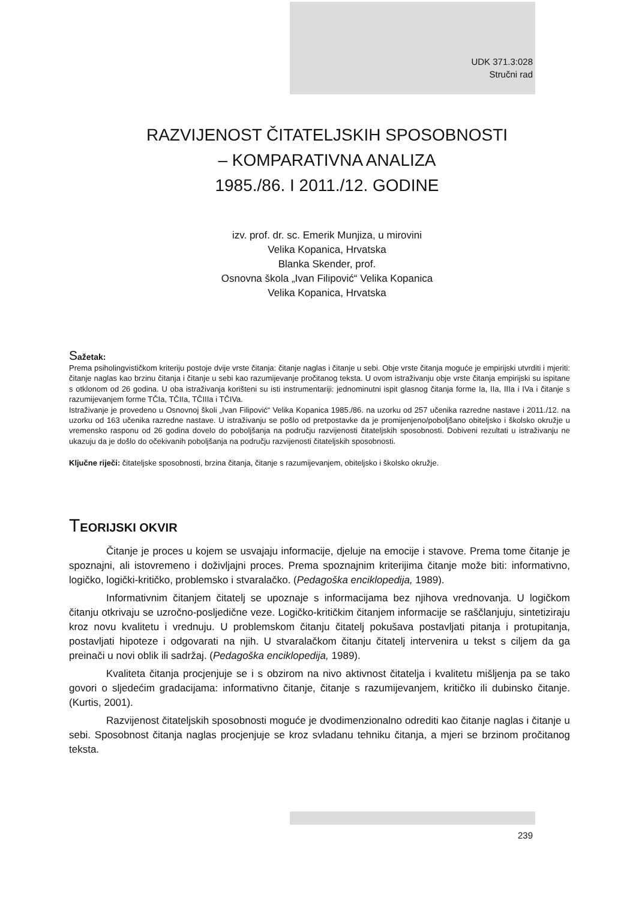UDK 371.3:028
Stručni rad
RAZVIJENOST ČITATELJSKIH SPOSOBNOSTI
– KOMPARATIVNA ANALIZA
1985./86. I 2011./12. GODINE
izv. prof. dr. sc. Emerik Munjiza, u mirovini
Velika Kopanica, Hrvatska
Blanka Skender, prof.
Osnovna škola „Ivan Filipović“ Velika Kopanica
Velika Kopanica, Hrvatska
Sažetak:
Prema psiholingvističkom kriteriju postoje dvije vrste čitanja: čitanje naglas i čitanje u sebi. Obje vrste čitanja moguće je empirijski utvrditi i mjeriti: čitanje naglas kao brzinu čitanja i čitanje u sebi kao razumijevanje pročitanog teksta. U ovom istraživanju obje vrste čitanja empirijski su ispitane s otklonom od 26 godina. U oba istraživanja korišteni su isti instrumentariji: jednominutni ispit glasnog čitanja forme Ia, IIa, IIIa i IVa i čitanje s razumijevanjem forme TČIa, TČIIa, TČIIIa i TČIVa.
Istraživanje je provedeno u Osnovnoj školi „Ivan Filipović“ Velika Kopanica 1985./86. na uzorku od 257 učenika razredne nastave i 2011./12. na uzorku od 163 učenika razredne nastave. U istraživanju se pošlo od pretpostavke da je promijenjeno/poboljšano obiteljsko i školsko okružje u vremensko rasponu od 26 godina dovelo do poboljšanja na području razvijenosti čitateljskih sposobnosti. Dobiveni rezultati u istraživanju ne ukazuju da je došlo do očekivanih poboljšanja na području razvijenosti čitateljskih sposobnosti.
Ključne riječi: čitateljske sposobnosti, brzina čitanja, čitanje s razumijevanjem, obiteljsko i školsko okružje.
TEORIJSKI OKVIR
Čitanje je proces u kojem se usvajaju informacije, djeluje na emocije i stavove. Prema tome čitanje je spoznajni, ali istovremeno i doživljajni proces. Prema spoznajnim kriterijima čitanje može biti: informativno, logičko, logički-kritičko, problemsko i stvaralačko. (Pedagoška enciklopedija, 1989).
Informativnim čitanjem čitatelj se upoznaje s informacijama bez njihova vrednovanja. U logičkom čitanju otkrivaju se uzročno-posljedične veze. Logičko-kritičkim čitanjem informacije se raščlanjuju, sintetiziraju kroz novu kvalitetu i vrednuju. U problemskom čitanju čitatelj pokušava postavljati pitanja i protupitanja, postavljati hipoteze i odgovarati na njih. U stvaralačkom čitanju čitatelj intervenira u tekst s ciljem da ga preinači u novi oblik ili sadržaj. (Pedagoška enciklopedija, 1989).
Kvaliteta čitanja procjenjuje se i s obzirom na nivo aktivnost čitatelja i kvalitetu mišljenja pa se tako govori o sljedećim gradacijama: informativno čitanje, čitanje s razumijevanjem, kritičko ili dubinsko čitanje. (Kurtis, 2001).
Razvijenost čitateljskih sposobnosti moguće je dvodimenzionalno odrediti kao čitanje naglas i čitanje u sebi. Sposobnost čitanja naglas procjenjuje se kroz svladanu tehniku čitanja, a mjeri se brzinom pročitanog teksta.
239